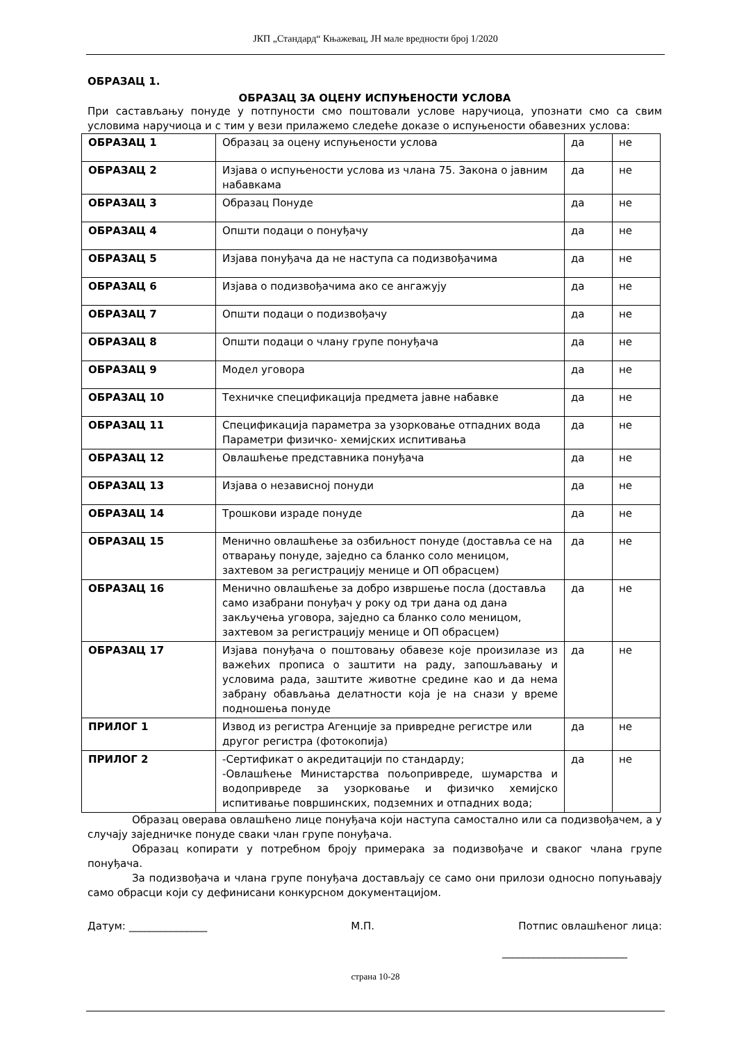ЈКП „Стандард“ Књажевац, ЈН мале вредности број 1/2020
ОБРАЗАЦ 1.
ОБРАЗАЦ ЗА ОЦЕНУ ИСПУЊЕНОСТИ УСЛОВА
При састављању понуде у потпуности смо поштовали услове наручиоца, упознати смо са свим условима наручиоца и с тим у вези прилажемо следеће доказе о испуњености обавезних услова:
| ОБРАЗАЦ 1 | Образац за оцену испуњености услова | да | не |
| ОБРАЗАЦ 2 | Изјава о испуњености услова из члана 75. Закона о јавним набавкама | да | не |
| ОБРАЗАЦ 3 | Образац Понуде | да | не |
| ОБРАЗАЦ 4 | Општи подаци о понуђачу | да | не |
| ОБРАЗАЦ 5 | Изјава понуђача да не наступа са подизвођачима | да | не |
| ОБРАЗАЦ 6 | Изјава о подизвођачима ако се ангажују | да | не |
| ОБРАЗАЦ 7 | Општи подаци о подизвођачу | да | не |
| ОБРАЗАЦ 8 | Општи подаци о члану групе понуђача | да | не |
| ОБРАЗАЦ 9 | Модел уговора | да | не |
| ОБРАЗАЦ 10 | Техничке спецификацијa предмета јавне набавке | да | не |
| ОБРАЗАЦ 11 | Спецификација параметра за узорковање отпадних вода Параметри физичко- хемијских испитивања | да | не |
| ОБРАЗАЦ 12 | Овлашћење представника понуђача | да | не |
| ОБРАЗАЦ 13 | Изјава о независној понуди | да | не |
| ОБРАЗАЦ 14 | Трошкови израде понуде | да | не |
| ОБРАЗАЦ 15 | Менично овлашћење за озбиљност понуде (доставља се на отварању понуде, заједно са бланко соло меницом, захтевом за регистрацију менице и ОП обрасцем) | да | не |
| ОБРАЗАЦ 16 | Менично овлашћење за добро извршење посла (доставља само изабрани понуђач у року од три дана од дана закључења уговора, заједно са бланко соло меницом, захтевом за регистрацију менице и ОП обрасцем) | да | не |
| ОБРАЗАЦ 17 | Изјава понуђача о поштовању обавезе које произилазе из важећих прописа о заштити на раду, запошљавању и условима рада, заштите животне средине као и да нема забрану обављања делатности која је на снази у време подношења понуде | да | не |
| ПРИЛОГ 1 | Извод из регистра Агенције за привредне регистре или другог регистра (фотокопија) | да | не |
| ПРИЛОГ 2 | -Сертификат о акредитацији по стандарду; -Овлашћење Министарства пољопривреде, шумарства и водопривреде за узорковање и физичко хемијско испитивање површинских, подземних и отпадних вода; | да | не |
Образац оверава овлашћено лице понуђача који наступа самостално или са подизвођачем, а у случају заједничке понуде сваки члан групе понуђача.
Образац копирати у потребном броју примерака за подизвођаче и сваког члана групе понуђача.
За подизвођача и члана групе понуђача достављају се само они прилози односно попуњавају само обрасци који су дефинисани конкурсном документацијом.
Датум: _______________ М.П. Потпис овлашћеног лица:
________________________
страна 10-28